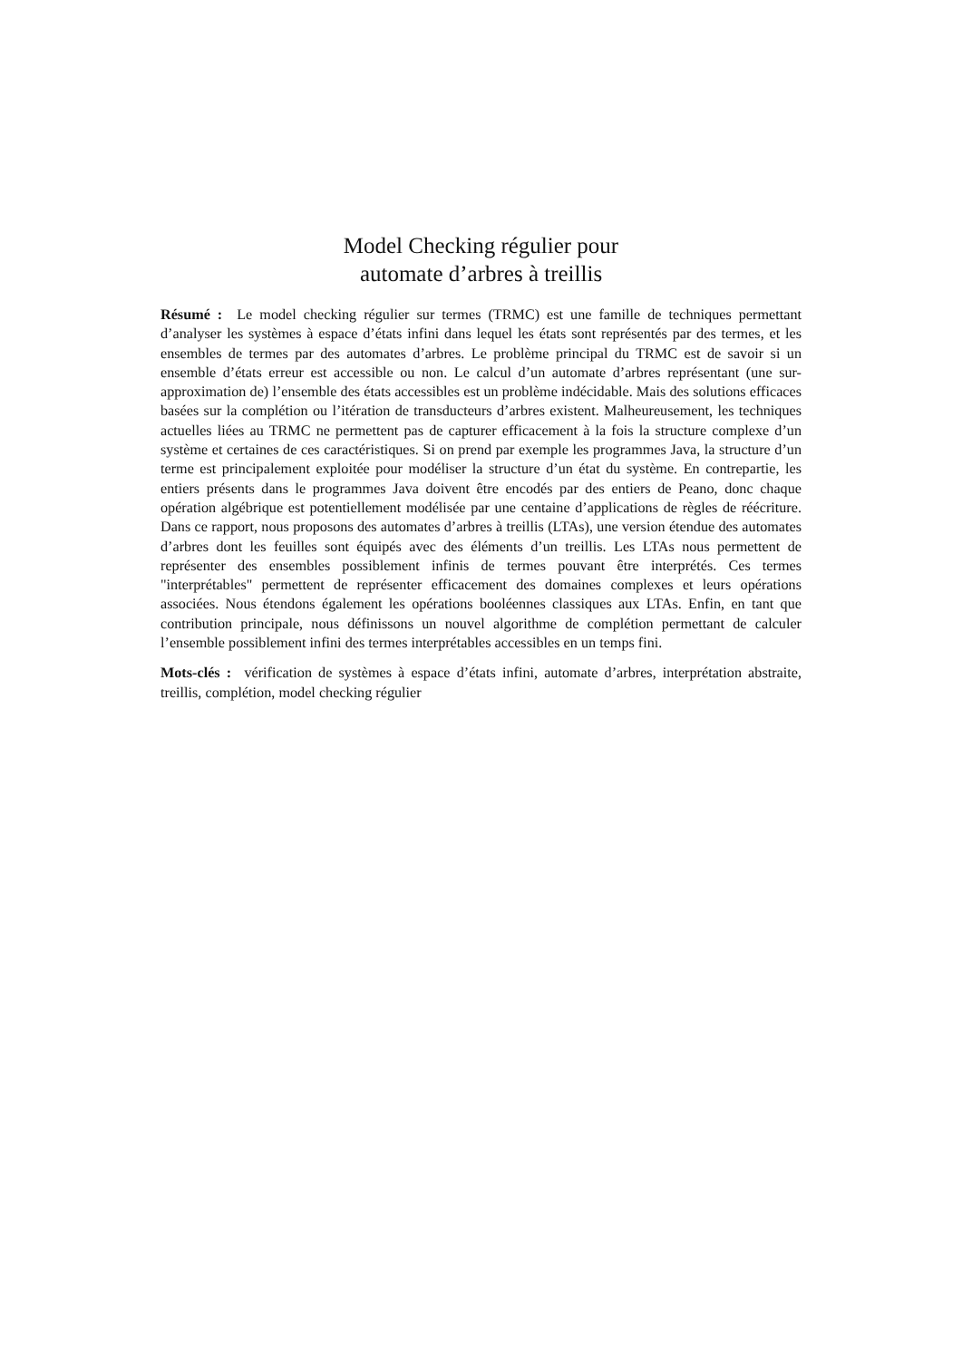Model Checking régulier pour
automate d’arbres à treillis
Résumé : Le model checking régulier sur termes (TRMC) est une famille de techniques permettant d’analyser les systèmes à espace d’états infini dans lequel les états sont représentés par des termes, et les ensembles de termes par des automates d’arbres. Le problème principal du TRMC est de savoir si un ensemble d’états erreur est accessible ou non. Le calcul d’un automate d’arbres représentant (une sur-approximation de) l’ensemble des états accessibles est un problème indécidable. Mais des solutions efficaces basées sur la complétion ou l’itération de transducteurs d’arbres existent. Malheureusement, les techniques actuelles liées au TRMC ne permettent pas de capturer efficacement à la fois la structure complexe d’un système et certaines de ces caractéristiques. Si on prend par exemple les programmes Java, la structure d’un terme est principalement exploitée pour modéliser la structure d’un état du système. En contrepartie, les entiers présents dans le programmes Java doivent être encodés par des entiers de Peano, donc chaque opération algébrique est potentiellement modélisée par une centaine d’applications de règles de réécriture. Dans ce rapport, nous proposons des automates d’arbres à treillis (LTAs), une version étendue des automates d’arbres dont les feuilles sont équipés avec des éléments d’un treillis. Les LTAs nous permettent de représenter des ensembles possiblement infinis de termes pouvant être interprétés. Ces termes "interprétables" permettent de représenter efficacement des domaines complexes et leurs opérations associées. Nous étendons également les opérations booléennes classiques aux LTAs. Enfin, en tant que contribution principale, nous définissons un nouvel algorithme de complétion permettant de calculer l’ensemble possiblement infini des termes interprétables accessibles en un temps fini.
Mots-clés : vérification de systèmes à espace d’états infini, automate d’arbres, interprétation abstraite, treillis, complétion, model checking régulier